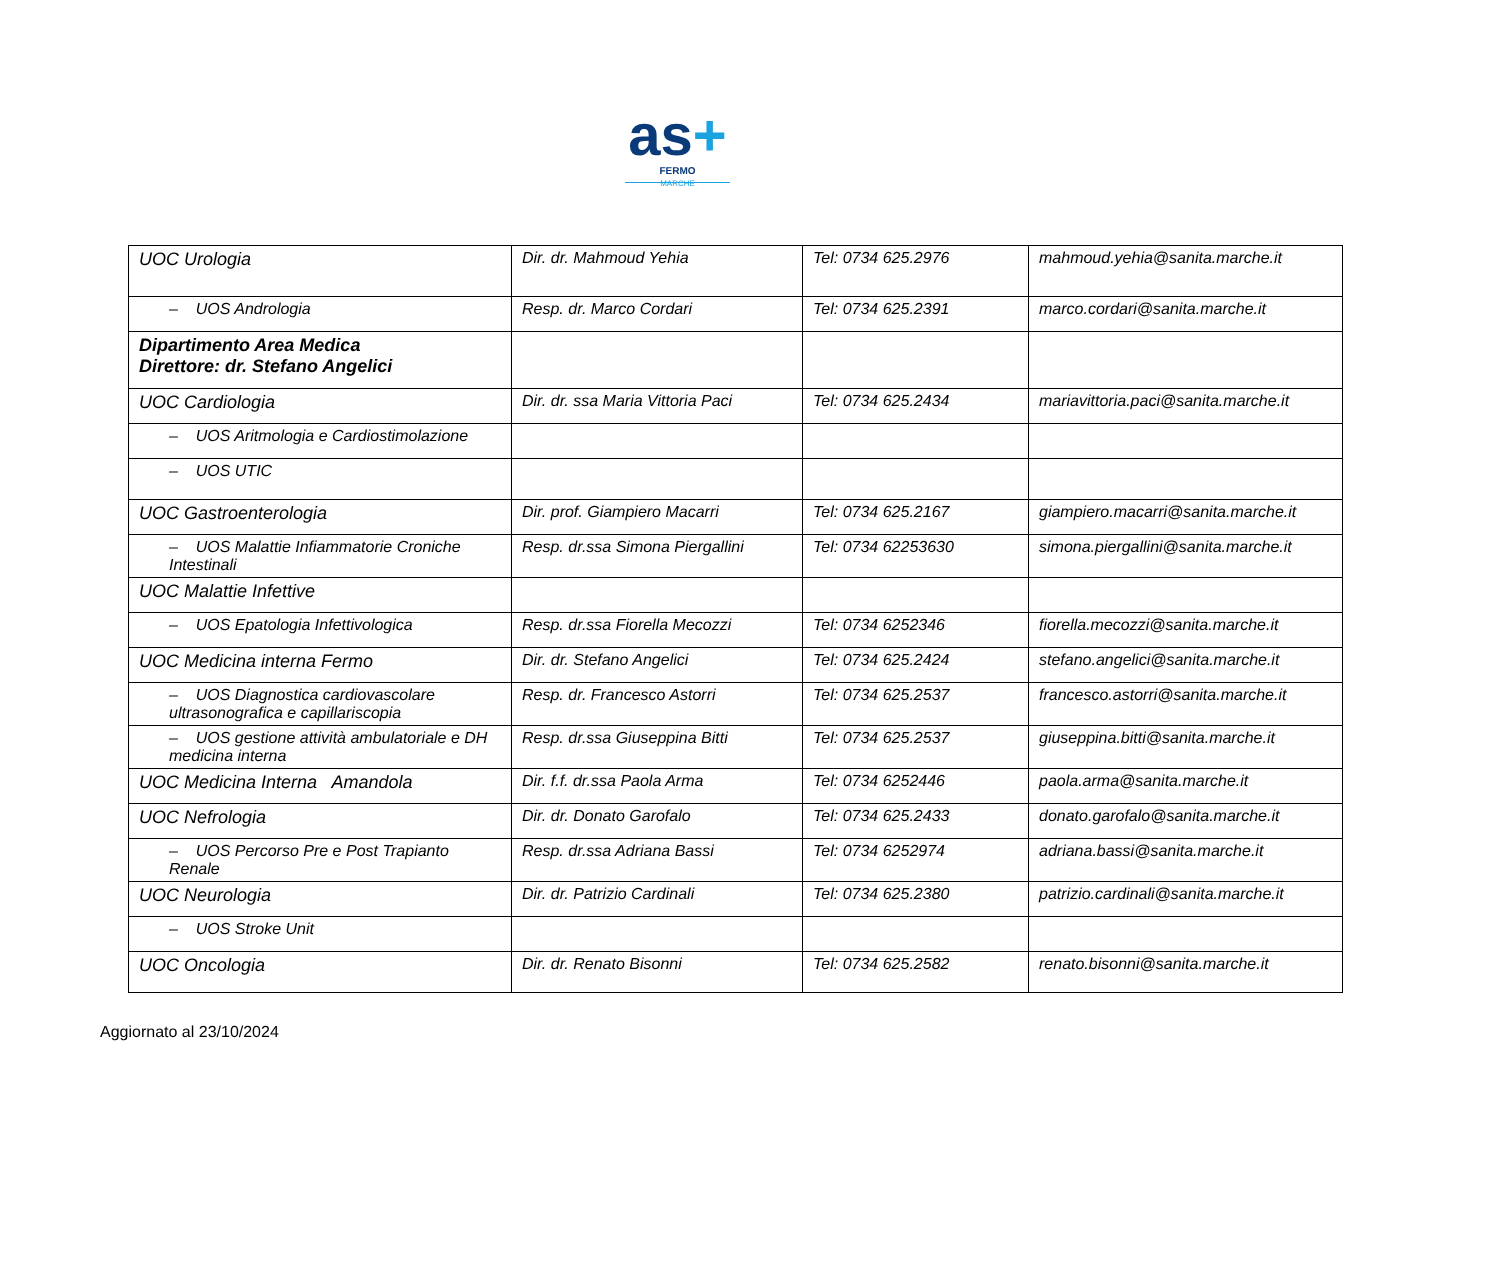as+
FERMO
MARCHE
| UOC Urologia | Dir. dr. Mahmoud Yehia | Tel: 0734 625.2976 | mahmoud.yehia@sanita.marche.it |
| – UOS Andrologia | Resp. dr. Marco Cordari | Tel: 0734 625.2391 | marco.cordari@sanita.marche.it |
| Dipartimento Area Medica Direttore: dr. Stefano Angelici | | | |
| UOC Cardiologia | Dir. dr. ssa Maria Vittoria Paci | Tel: 0734 625.2434 | mariavittoria.paci@sanita.marche.it |
| – UOS Aritmologia e Cardiostimolazione | | | |
| – UOS UTIC | | | |
| UOC Gastroenterologia | Dir. prof. Giampiero Macarri | Tel: 0734 625.2167 | giampiero.macarri@sanita.marche.it |
| – UOS Malattie Infiammatorie Croniche Intestinali | Resp. dr.ssa Simona Piergallini | Tel: 0734 62253630 | simona.piergallini@sanita.marche.it |
| UOC Malattie Infettive | | | |
| – UOS Epatologia Infettivologica | Resp. dr.ssa Fiorella Mecozzi | Tel: 0734 6252346 | fiorella.mecozzi@sanita.marche.it |
| UOC Medicina interna Fermo | Dir. dr. Stefano Angelici | Tel: 0734 625.2424 | stefano.angelici@sanita.marche.it |
| – UOS Diagnostica cardiovascolare ultrasonografica e capillariscopia | Resp. dr. Francesco Astorri | Tel: 0734 625.2537 | francesco.astorri@sanita.marche.it |
| – UOS gestione attività ambulatoriale e DH medicina interna | Resp. dr.ssa Giuseppina Bitti | Tel: 0734 625.2537 | giuseppina.bitti@sanita.marche.it |
| UOC Medicina Interna Amandola | Dir. f.f. dr.ssa Paola Arma | Tel: 0734 6252446 | paola.arma@sanita.marche.it |
| UOC Nefrologia | Dir. dr. Donato Garofalo | Tel: 0734 625.2433 | donato.garofalo@sanita.marche.it |
| – UOS Percorso Pre e Post Trapianto Renale | Resp. dr.ssa Adriana Bassi | Tel: 0734 6252974 | adriana.bassi@sanita.marche.it |
| UOC Neurologia | Dir. dr. Patrizio Cardinali | Tel: 0734 625.2380 | patrizio.cardinali@sanita.marche.it |
| – UOS Stroke Unit | | | |
| UOC Oncologia | Dir. dr. Renato Bisonni | Tel: 0734 625.2582 | renato.bisonni@sanita.marche.it |
Aggiornato al 23/10/2024